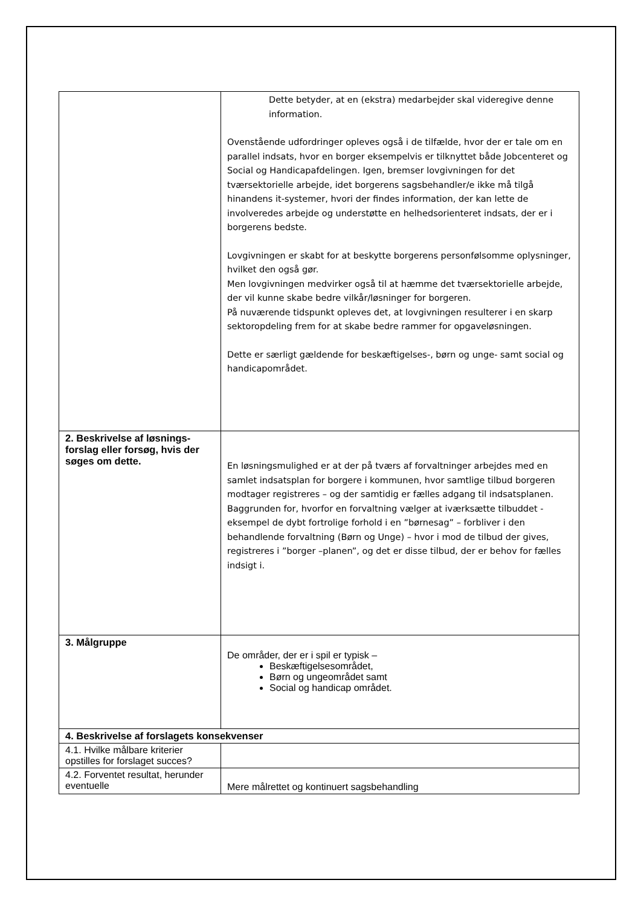| | Dette betyder, at en (ekstra) medarbejder skal videregive denne information. Ovenstående udfordringer opleves også i de tilfælde, hvor der er tale om en parallel indsats, hvor en borger eksempelvis er tilknyttet både Jobcenteret og Social og Handicapafdelingen. Igen, bremser lovgivningen for det tværsektorielle arbejde, idet borgerens sagsbehandler/e ikke må tilgå hinandens it-systemer, hvori der findes information, der kan lette de involveredes arbejde og understøtte en helhedsorienteret indsats, der er i borgerens bedste. Lovgivningen er skabt for at beskytte borgerens personfølsomme oplysninger, hvilket den også gør. Men lovgivningen medvirker også til at hæmme det tværsektorielle arbejde, der vil kunne skabe bedre vilkår/løsninger for borgeren. På nuværende tidspunkt opleves det, at lovgivningen resulterer i en skarp sektoropdeling frem for at skabe bedre rammer for opgaveløsningen. Dette er særligt gældende for beskæftigelses-, børn og unge- samt social og handicapområdet. |
| 2. Beskrivelse af løsnings-forslag eller forsøg, hvis der søges om dette. | En løsningsmulighed er at der på tværs af forvaltninger arbejdes med en samlet indsatsplan for borgere i kommunen, hvor samtlige tilbud borgeren modtager registreres – og der samtidig er fælles adgang til indsatsplanen. Baggrunden for, hvorfor en forvaltning vælger at iværksætte tilbuddet - eksempel de dybt fortrolige forhold i en ”børnesag” – forbliver i den behandlende forvaltning (Børn og Unge) – hvor i mod de tilbud der gives, registreres i ”borger –planen”, og det er disse tilbud, der er behov for fælles indsigt i. |
| 3. Målgruppe | De områder, der er i spil er typisk – Beskæftigelsesområdet, Børn og ungeområdet samt Social og handicap området. |
| 4. Beskrivelse af forslagets konsekvenser | |
| 4.1. Hvilke målbare kriterier opstilles for forslaget succes? | |
| 4.2. Forventet resultat, herunder eventuelle | Mere målrettet og kontinuert sagsbehandling |